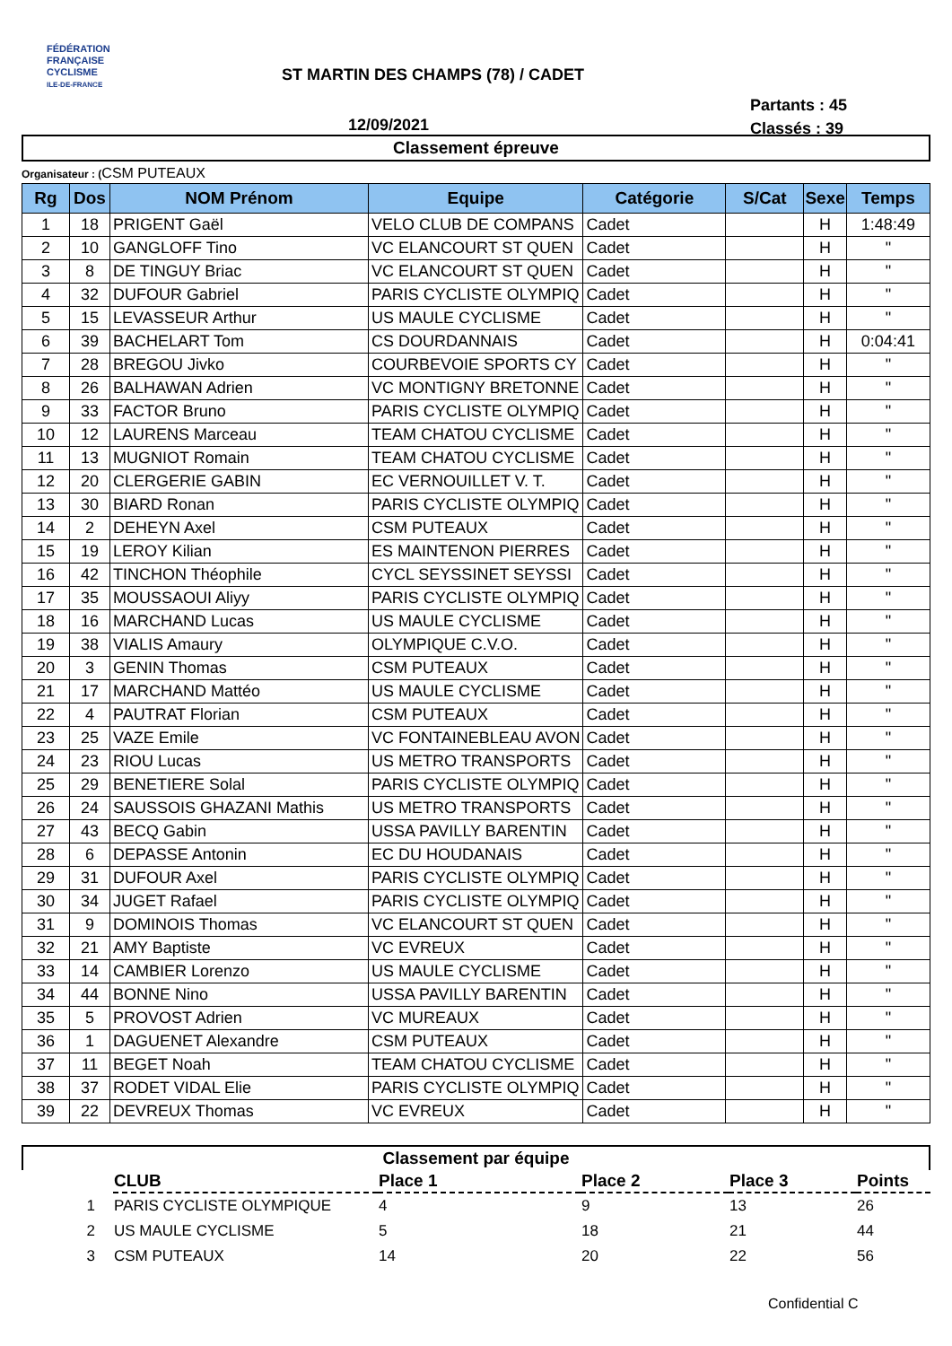FÉDÉRATION
FRANÇAISE
CYCLISME
ILE-DE-FRANCE
ST MARTIN DES CHAMPS (78) / CADET
Partants : 45
Classés : 39
12/09/2021
Classement épreuve
Organisateur : (CSM PUTEAUX
| Rg | Dos | NOM Prénom | Equipe | Catégorie | S/Cat | Sexe | Temps |
| --- | --- | --- | --- | --- | --- | --- | --- |
| 1 | 18 | PRIGENT Gaël | VELO CLUB DE COMPANS | Cadet | | H | 1:48:49 |
| 2 | 10 | GANGLOFF Tino | VC ELANCOURT ST QUEN | Cadet | | H | " |
| 3 | 8 | DE TINGUY Briac | VC ELANCOURT ST QUEN | Cadet | | H | " |
| 4 | 32 | DUFOUR Gabriel | PARIS CYCLISTE OLYMPIQ | Cadet | | H | " |
| 5 | 15 | LEVASSEUR Arthur | US MAULE CYCLISME | Cadet | | H | " |
| 6 | 39 | BACHELART Tom | CS DOURDANNAIS | Cadet | | H | 0:04:41 |
| 7 | 28 | BREGOU Jivko | COURBEVOIE SPORTS CY | Cadet | | H | " |
| 8 | 26 | BALHAWAN Adrien | VC MONTIGNY BRETONNE | Cadet | | H | " |
| 9 | 33 | FACTOR Bruno | PARIS CYCLISTE OLYMPIQ | Cadet | | H | " |
| 10 | 12 | LAURENS Marceau | TEAM CHATOU CYCLISME | Cadet | | H | " |
| 11 | 13 | MUGNIOT Romain | TEAM CHATOU CYCLISME | Cadet | | H | " |
| 12 | 20 | CLERGERIE GABIN | EC VERNOUILLET V. T. | Cadet | | H | " |
| 13 | 30 | BIARD Ronan | PARIS CYCLISTE OLYMPIQ | Cadet | | H | " |
| 14 | 2 | DEHEYN Axel | CSM PUTEAUX | Cadet | | H | " |
| 15 | 19 | LEROY Kilian | ES MAINTENON PIERRES | Cadet | | H | " |
| 16 | 42 | TINCHON Théophile | CYCL SEYSSINET SEYSSI | Cadet | | H | " |
| 17 | 35 | MOUSSAOUI Aliyy | PARIS CYCLISTE OLYMPIQ | Cadet | | H | " |
| 18 | 16 | MARCHAND Lucas | US MAULE CYCLISME | Cadet | | H | " |
| 19 | 38 | VIALIS Amaury | OLYMPIQUE C.V.O. | Cadet | | H | " |
| 20 | 3 | GENIN Thomas | CSM PUTEAUX | Cadet | | H | " |
| 21 | 17 | MARCHAND Mattéo | US MAULE CYCLISME | Cadet | | H | " |
| 22 | 4 | PAUTRAT Florian | CSM PUTEAUX | Cadet | | H | " |
| 23 | 25 | VAZE Emile | VC FONTAINEBLEAU AVON | Cadet | | H | " |
| 24 | 23 | RIOU Lucas | US METRO TRANSPORTS | Cadet | | H | " |
| 25 | 29 | BENETIERE Solal | PARIS CYCLISTE OLYMPIQ | Cadet | | H | " |
| 26 | 24 | SAUSSOIS GHAZANI Mathis | US METRO TRANSPORTS | Cadet | | H | " |
| 27 | 43 | BECQ Gabin | USSA PAVILLY BARENTIN | Cadet | | H | " |
| 28 | 6 | DEPASSE Antonin | EC DU HOUDANAIS | Cadet | | H | " |
| 29 | 31 | DUFOUR Axel | PARIS CYCLISTE OLYMPIQ | Cadet | | H | " |
| 30 | 34 | JUGET Rafael | PARIS CYCLISTE OLYMPIQ | Cadet | | H | " |
| 31 | 9 | DOMINOIS Thomas | VC ELANCOURT ST QUEN | Cadet | | H | " |
| 32 | 21 | AMY Baptiste | VC EVREUX | Cadet | | H | " |
| 33 | 14 | CAMBIER Lorenzo | US MAULE CYCLISME | Cadet | | H | " |
| 34 | 44 | BONNE Nino | USSA PAVILLY BARENTIN | Cadet | | H | " |
| 35 | 5 | PROVOST Adrien | VC MUREAUX | Cadet | | H | " |
| 36 | 1 | DAGUENET Alexandre | CSM PUTEAUX | Cadet | | H | " |
| 37 | 11 | BEGET Noah | TEAM CHATOU CYCLISME | Cadet | | H | " |
| 38 | 37 | RODET VIDAL Elie | PARIS CYCLISTE OLYMPIQ | Cadet | | H | " |
| 39 | 22 | DEVREUX Thomas | VC EVREUX | Cadet | | H | " |
Classement par équipe
| | CLUB | Place 1 | Place 2 | Place 3 | Points |
| --- | --- | --- | --- | --- | --- |
| 1 | PARIS CYCLISTE OLYMPIQUE | 4 | 9 | 13 | 26 |
| 2 | US MAULE CYCLISME | 5 | 18 | 21 | 44 |
| 3 | CSM PUTEAUX | 14 | 20 | 22 | 56 |
Confidential C